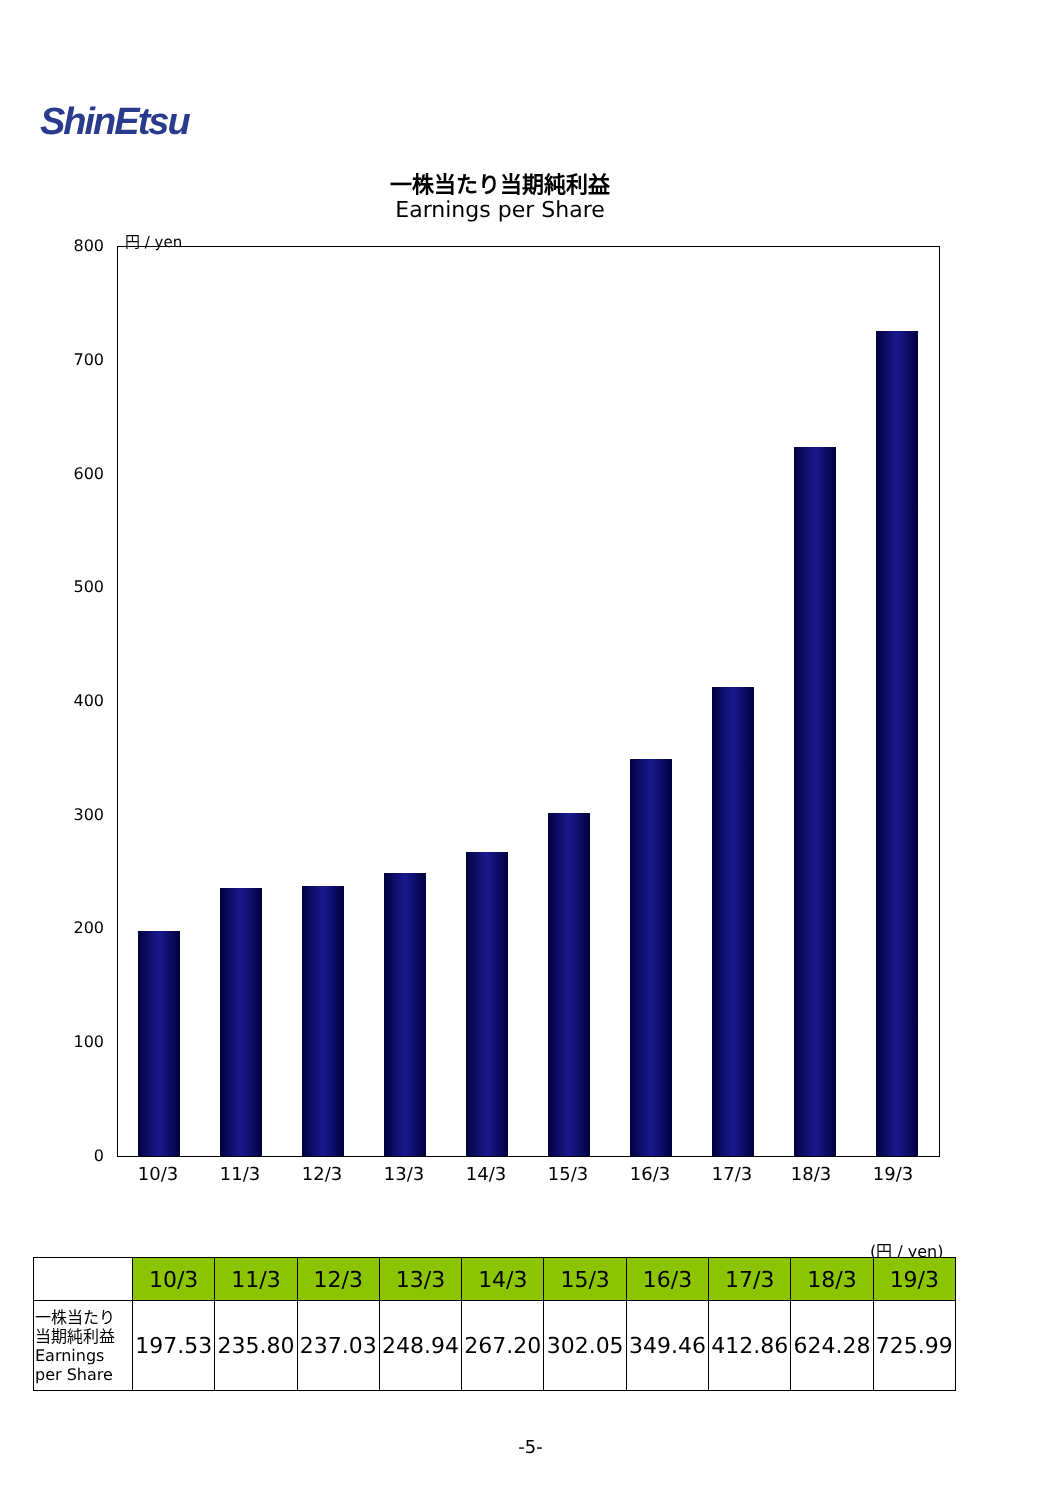ShinEtsu
一株当たり当期純利益
Earnings per Share
円 / yen
800
700
600
500
400
300
200
100
0
10/3 11/3 12/3 13/3 14/3 15/3 16/3 17/3 18/3 19/3
(円 / yen)
| | 10/3 | 11/3 | 12/3 | 13/3 | 14/3 | 15/3 | 16/3 | 17/3 | 18/3 | 19/3 |
| --- | --- | --- | --- | --- | --- | --- | --- | --- | --- | --- |
| 一株当たり 当期純利益 Earnings per Share | 197.53 | 235.80 | 237.03 | 248.94 | 267.20 | 302.05 | 349.46 | 412.86 | 624.28 | 725.99 |
-5-